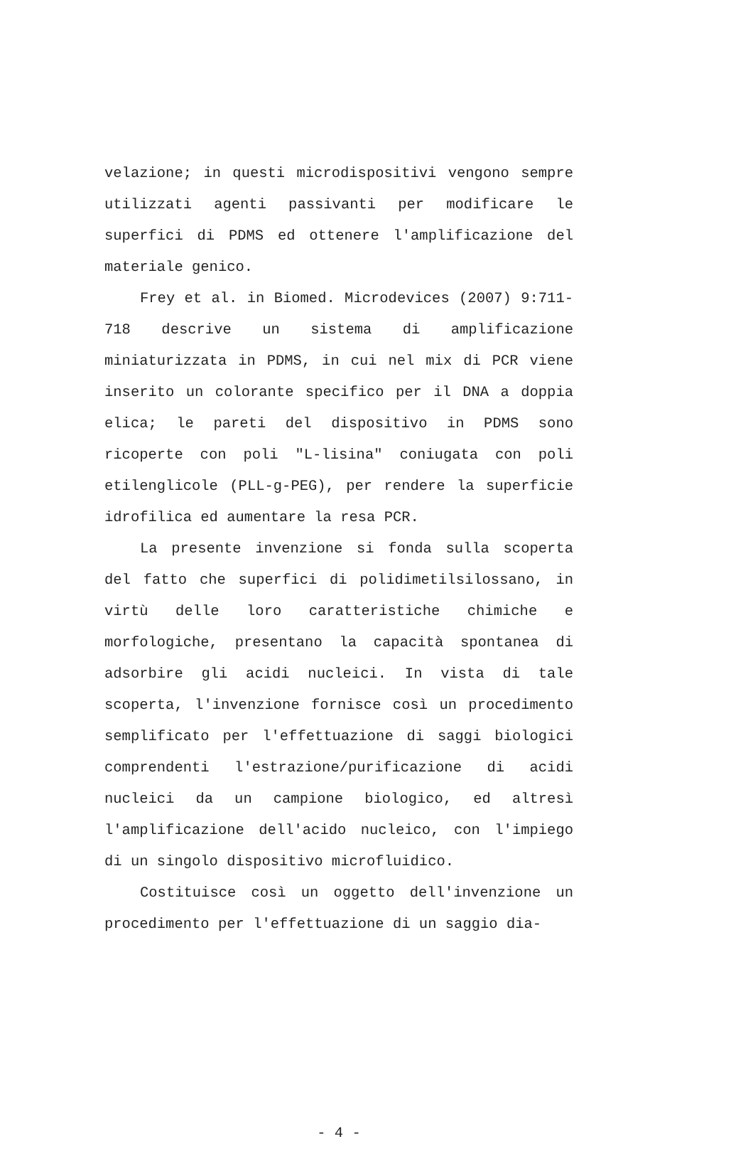velazione; in questi microdispositivi vengono sempre utilizzati agenti passivanti per modificare le superfici di PDMS ed ottenere l'amplificazione del materiale genico.
Frey et al. in Biomed. Microdevices (2007) 9:711-718 descrive un sistema di amplificazione miniaturizzata in PDMS, in cui nel mix di PCR viene inserito un colorante specifico per il DNA a doppia elica; le pareti del dispositivo in PDMS sono ricoperte con poli "L-lisina" coniugata con poli etilenglicole (PLL-g-PEG), per rendere la superficie idrofilica ed aumentare la resa PCR.
La presente invenzione si fonda sulla scoperta del fatto che superfici di polidimetilsilossano, in virtù delle loro caratteristiche chimiche e morfologiche, presentano la capacità spontanea di adsorbire gli acidi nucleici. In vista di tale scoperta, l'invenzione fornisce così un procedimento semplificato per l'effettuazione di saggi biologici comprendenti l'estrazione/purificazione di acidi nucleici da un campione biologico, ed altresì l'amplificazione dell'acido nucleico, con l'impiego di un singolo dispositivo microfluidico.
Costituisce così un oggetto dell'invenzione un procedimento per l'effettuazione di un saggio dia-
- 4 -